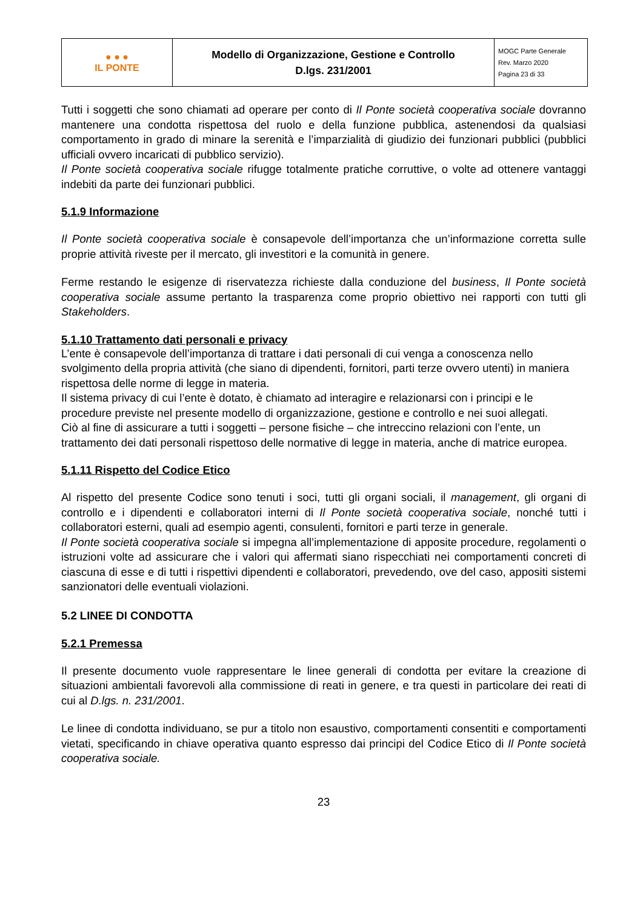| ● ● ● IL PONTE | Modello di Organizzazione, Gestione e Controllo D.lgs. 231/2001 | MOGC Parte Generale Rev. Marzo 2020 Pagina 23 di 33 |
Tutti i soggetti che sono chiamati ad operare per conto di Il Ponte società cooperativa sociale dovranno mantenere una condotta rispettosa del ruolo e della funzione pubblica, astenendosi da qualsiasi comportamento in grado di minare la serenità e l’imparzialità di giudizio dei funzionari pubblici (pubblici ufficiali ovvero incaricati di pubblico servizio).
Il Ponte società cooperativa sociale rifugge totalmente pratiche corruttive, o volte ad ottenere vantaggi indebiti da parte dei funzionari pubblici.
5.1.9 Informazione
Il Ponte società cooperativa sociale è consapevole dell’importanza che un’informazione corretta sulle proprie attività riveste per il mercato, gli investitori e la comunità in genere.
Ferme restando le esigenze di riservatezza richieste dalla conduzione del business, Il Ponte società cooperativa sociale assume pertanto la trasparenza come proprio obiettivo nei rapporti con tutti gli Stakeholders.
5.1.10 Trattamento dati personali e privacy
L’ente è consapevole dell’importanza di trattare i dati personali di cui venga a conoscenza nello svolgimento della propria attività (che siano di dipendenti, fornitori, parti terze ovvero utenti) in maniera rispettosa delle norme di legge in materia.
Il sistema privacy di cui l’ente è dotato, è chiamato ad interagire e relazionarsi con i principi e le procedure previste nel presente modello di organizzazione, gestione e controllo e nei suoi allegati.
Ciò al fine di assicurare a tutti i soggetti – persone fisiche – che intreccino relazioni con l’ente, un trattamento dei dati personali rispettoso delle normative di legge in materia, anche di matrice europea.
5.1.11 Rispetto del Codice Etico
Al rispetto del presente Codice sono tenuti i soci, tutti gli organi sociali, il management, gli organi di controllo e i dipendenti e collaboratori interni di Il Ponte società cooperativa sociale, nonché tutti i collaboratori esterni, quali ad esempio agenti, consulenti, fornitori e parti terze in generale.
Il Ponte società cooperativa sociale si impegna all’implementazione di apposite procedure, regolamenti o istruzioni volte ad assicurare che i valori qui affermati siano rispecchiati nei comportamenti concreti di ciascuna di esse e di tutti i rispettivi dipendenti e collaboratori, prevedendo, ove del caso, appositi sistemi sanzionatori delle eventuali violazioni.
5.2 LINEE DI CONDOTTA
5.2.1 Premessa
Il presente documento vuole rappresentare le linee generali di condotta per evitare la creazione di situazioni ambientali favorevoli alla commissione di reati in genere, e tra questi in particolare dei reati di cui al D.lgs. n. 231/2001.
Le linee di condotta individuano, se pur a titolo non esaustivo, comportamenti consentiti e comportamenti vietati, specificando in chiave operativa quanto espresso dai principi del Codice Etico di Il Ponte società cooperativa sociale.
23